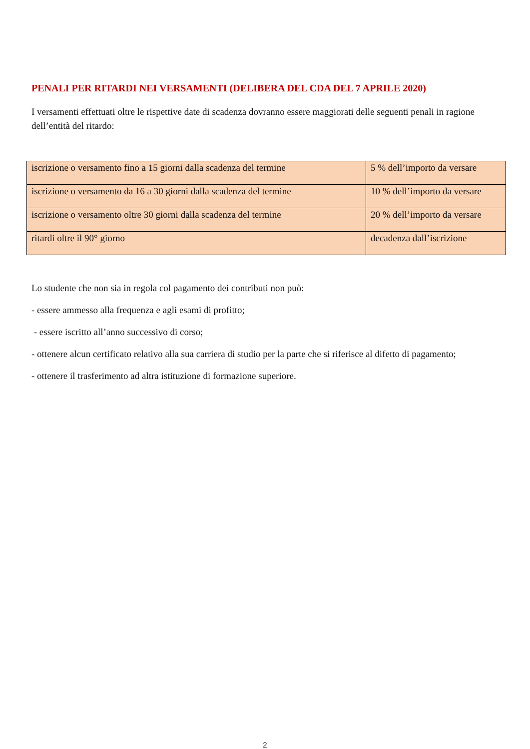PENALI PER RITARDI NEI VERSAMENTI (DELIBERA DEL CDA DEL 7 APRILE 2020)
I versamenti effettuati oltre le rispettive date di scadenza dovranno essere maggiorati delle seguenti penali in ragione dell’entità del ritardo:
| iscrizione o versamento fino a 15 giorni dalla scadenza del termine | 5 % dell’importo da versare |
| iscrizione o versamento da 16 a 30 giorni dalla scadenza del termine | 10 % dell’importo da versare |
| iscrizione o versamento oltre 30 giorni dalla scadenza del termine | 20 % dell’importo da versare |
| ritardi oltre il 90° giorno | decadenza dall’iscrizione |
Lo studente che non sia in regola col pagamento dei contributi non può:
- essere ammesso alla frequenza e agli esami di profitto;
- essere iscritto all’anno successivo di corso;
- ottenere alcun certificato relativo alla sua carriera di studio per la parte che si riferisce al difetto di pagamento;
- ottenere il trasferimento ad altra istituzione di formazione superiore.
2